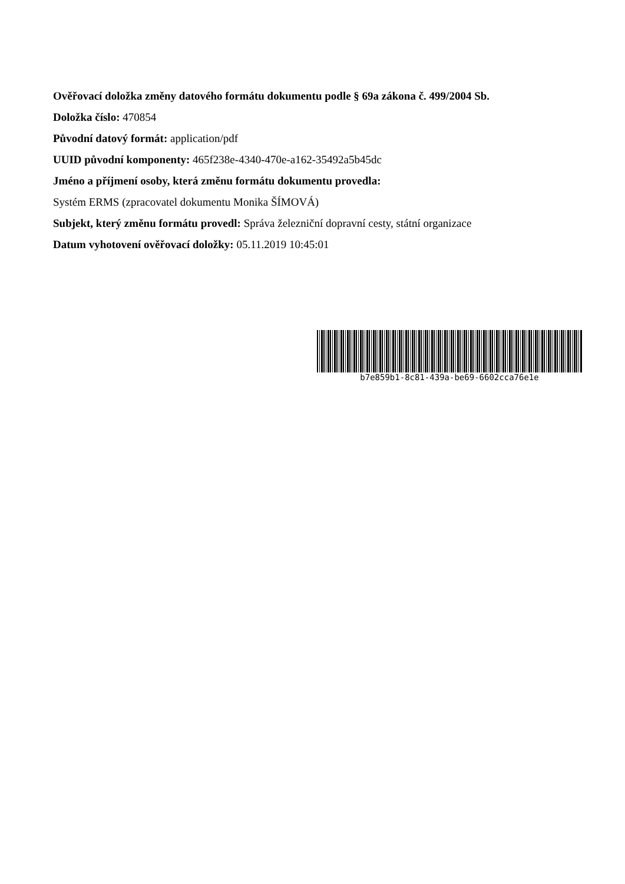Ověřovací doložka změny datového formátu dokumentu podle § 69a zákona č. 499/2004 Sb.
Doložka číslo: 470854
Původní datový formát: application/pdf
UUID původní komponenty: 465f238e-4340-470e-a162-35492a5b45dc
Jméno a příjmení osoby, která změnu formátu dokumentu provedla:
Systém ERMS (zpracovatel dokumentu Monika ŠÍMOVÁ)
Subjekt, který změnu formátu provedl: Správa železniční dopravní cesty, státní organizace
Datum vyhotovení ověřovací doložky: 05.11.2019 10:45:01
b7e859b1-8c81-439a-be69-6602cca76e1e